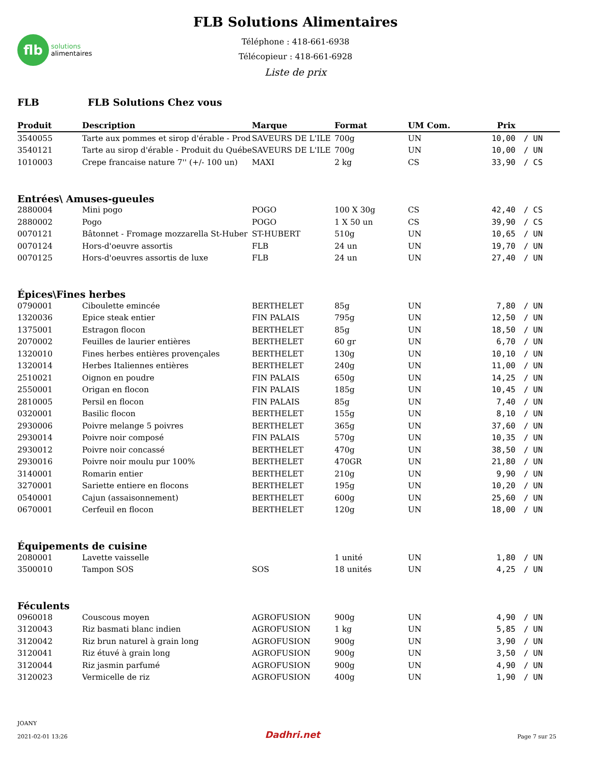flb
solutions
alimentaires
FLB Solutions Alimentaires
Téléphone : 418-661-6938
Télécopieur : 418-661-6928
Liste de prix
FLB FLB Solutions Chez vous
| Produit | Description | Marque | Format | UM Com. | Prix | |
| --- | --- | --- | --- | --- | --- | --- |
| 3540055 | Tarte aux pommes et sirop d'érable - Prod | SAVEURS DE L'ILE | 700g | UN | 10,00 | / UN |
| 3540121 | Tarte au sirop d'érable - Produit du Québe | SAVEURS DE L'ILE | 700g | UN | 10,00 | / UN |
| 1010003 | Crepe francaise nature 7'' (+/- 100 un) | MAXI | 2 kg | CS | 33,90 | / CS |
| Entrées\ Amuses-gueules | | | | | | |
| 2880004 | Mini pogo | POGO | 100 X 30g | CS | 42,40 | / CS |
| 2880002 | Pogo | POGO | 1 X 50 un | CS | 39,90 | / CS |
| 0070121 | Bâtonnet - Fromage mozzarella St-Huber | ST-HUBERT | 510g | UN | 10,65 | / UN |
| 0070124 | Hors-d'oeuvre assortis | FLB | 24 un | UN | 19,70 | / UN |
| 0070125 | Hors-d'oeuvres assortis de luxe | FLB | 24 un | UN | 27,40 | / UN |
| Épices\Fines herbes | | | | | | |
| 0790001 | Ciboulette emincée | BERTHELET | 85g | UN | 7,80 | / UN |
| 1320036 | Epice steak entier | FIN PALAIS | 795g | UN | 12,50 | / UN |
| 1375001 | Estragon flocon | BERTHELET | 85g | UN | 18,50 | / UN |
| 2070002 | Feuilles de laurier entières | BERTHELET | 60 gr | UN | 6,70 | / UN |
| 1320010 | Fines herbes entières provençales | BERTHELET | 130g | UN | 10,10 | / UN |
| 1320014 | Herbes Italiennes entières | BERTHELET | 240g | UN | 11,00 | / UN |
| 2510021 | Oignon en poudre | FIN PALAIS | 650g | UN | 14,25 | / UN |
| 2550001 | Origan en flocon | FIN PALAIS | 185g | UN | 10,45 | / UN |
| 2810005 | Persil en flocon | FIN PALAIS | 85g | UN | 7,40 | / UN |
| 0320001 | Basilic flocon | BERTHELET | 155g | UN | 8,10 | / UN |
| 2930006 | Poivre melange 5 poivres | BERTHELET | 365g | UN | 37,60 | / UN |
| 2930014 | Poivre noir composé | FIN PALAIS | 570g | UN | 10,35 | / UN |
| 2930012 | Poivre noir concassé | BERTHELET | 470g | UN | 38,50 | / UN |
| 2930016 | Poivre noir moulu pur 100% | BERTHELET | 470GR | UN | 21,80 | / UN |
| 3140001 | Romarin entier | BERTHELET | 210g | UN | 9,90 | / UN |
| 3270001 | Sariette entiere en flocons | BERTHELET | 195g | UN | 10,20 | / UN |
| 0540001 | Cajun (assaisonnement) | BERTHELET | 600g | UN | 25,60 | / UN |
| 0670001 | Cerfeuil en flocon | BERTHELET | 120g | UN | 18,00 | / UN |
| Équipements de cuisine | | | | | | |
| 2080001 | Lavette vaisselle | | 1 unité | UN | 1,80 | / UN |
| 3500010 | Tampon SOS | SOS | 18 unités | UN | 4,25 | / UN |
| Féculents | | | | | | |
| 0960018 | Couscous moyen | AGROFUSION | 900g | UN | 4,90 | / UN |
| 3120043 | Riz basmati blanc indien | AGROFUSION | 1 kg | UN | 5,85 | / UN |
| 3120042 | Riz brun naturel à grain long | AGROFUSION | 900g | UN | 3,90 | / UN |
| 3120041 | Riz étuvé à grain long | AGROFUSION | 900g | UN | 3,50 | / UN |
| 3120044 | Riz jasmin parfumé | AGROFUSION | 900g | UN | 4,90 | / UN |
| 3120023 | Vermicelle de riz | AGROFUSION | 400g | UN | 1,90 | / UN |
JOANY
2021-02-01 13:26
Dadhri.net
Page 7 sur 25